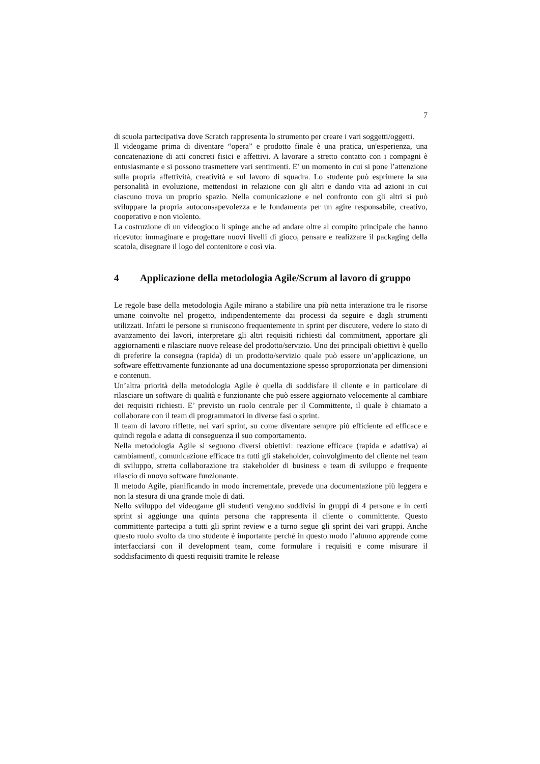7
di scuola partecipativa dove Scratch rappresenta lo strumento per creare i vari soggetti/oggetti.
Il videogame prima di diventare “opera” e prodotto finale è una pratica, un'esperienza, una concatenazione di atti concreti fisici e affettivi. A lavorare a stretto contatto con i compagni è entusiasmante e si possono trasmettere vari sentimenti. E’ un momento in cui si pone l’attenzione sulla propria affettività, creatività e sul lavoro di squadra. Lo studente può esprimere la sua personalità in evoluzione, mettendosi in relazione con gli altri e dando vita ad azioni in cui ciascuno trova un proprio spazio. Nella comunicazione e nel confronto con gli altri si può sviluppare la propria autoconsapevolezza e le fondamenta per un agire responsabile, creativo, cooperativo e non violento.
La costruzione di un videogioco li spinge anche ad andare oltre al compito principale che hanno ricevuto: immaginare e progettare nuovi livelli di gioco, pensare e realizzare il packaging della scatola, disegnare il logo del contenitore e così via.
4 Applicazione della metodologia Agile/Scrum al lavoro di gruppo
Le regole base della metodologia Agile mirano a stabilire una più netta interazione tra le risorse umane coinvolte nel progetto, indipendentemente dai processi da seguire e dagli strumenti utilizzati. Infatti le persone si riuniscono frequentemente in sprint per discutere, vedere lo stato di avanzamento dei lavori, interpretare gli altri requisiti richiesti dal commitment, apportare gli aggiornamenti e rilasciare nuove release del prodotto/servizio. Uno dei principali obiettivi è quello di preferire la consegna (rapida) di un prodotto/servizio quale può essere un’applicazione, un software effettivamente funzionante ad una documentazione spesso sproporzionata per dimensioni e contenuti.
Un’altra priorità della metodologia Agile è quella di soddisfare il cliente e in particolare di rilasciare un software di qualità e funzionante che può essere aggiornato velocemente al cambiare dei requisiti richiesti. E’ previsto un ruolo centrale per il Committente, il quale è chiamato a collaborare con il team di programmatori in diverse fasi o sprint.
Il team di lavoro riflette, nei vari sprint, su come diventare sempre più efficiente ed efficace e quindi regola e adatta di conseguenza il suo comportamento.
Nella metodologia Agile si seguono diversi obiettivi: reazione efficace (rapida e adattiva) ai cambiamenti, comunicazione efficace tra tutti gli stakeholder, coinvolgimento del cliente nel team di sviluppo, stretta collaborazione tra stakeholder di business e team di sviluppo e frequente rilascio di nuovo software funzionante.
Il metodo Agile, pianificando in modo incrementale, prevede una documentazione più leggera e non la stesura di una grande mole di dati.
Nello sviluppo del videogame gli studenti vengono suddivisi in gruppi di 4 persone e in certi sprint si aggiunge una quinta persona che rappresenta il cliente o committente. Questo committente partecipa a tutti gli sprint review e a turno segue gli sprint dei vari gruppi. Anche questo ruolo svolto da uno studente è importante perché in questo modo l’alunno apprende come interfacciarsi con il development team, come formulare i requisiti e come misurare il soddisfacimento di questi requisiti tramite le release